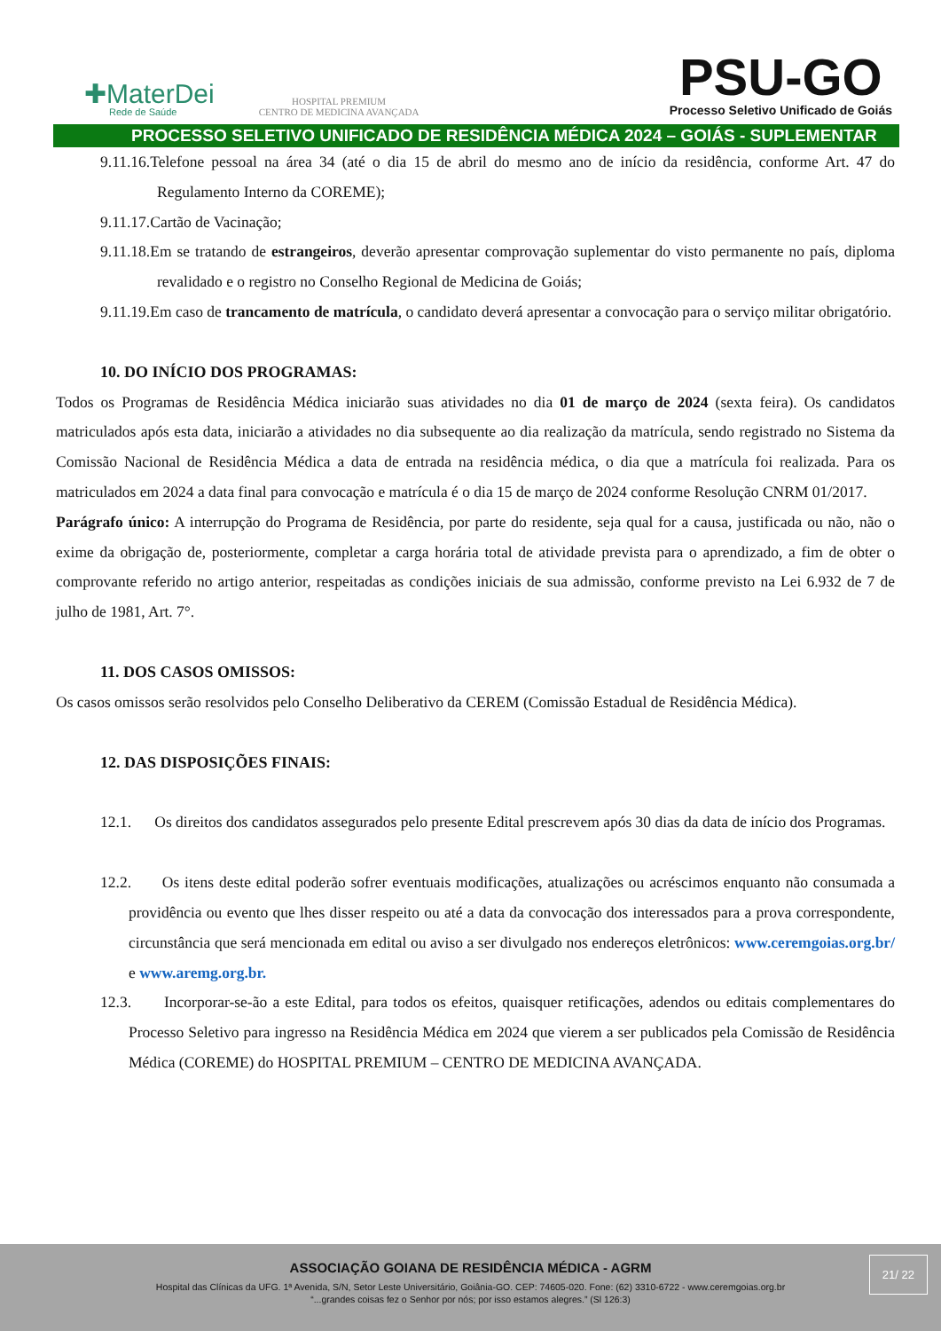✚MaterDei
Rede de Saúde
HOSPITAL PREMIUM
CENTRO DE MEDICINA AVANÇADA
PSU-GO
Processo Seletivo Unificado de Goiás
PROCESSO SELETIVO UNIFICADO DE RESIDÊNCIA MÉDICA 2024 – GOIÁS - SUPLEMENTAR
9.11.16.Telefone pessoal na área 34 (até o dia 15 de abril do mesmo ano de início da residência, conforme Art. 47 do Regulamento Interno da COREME);
9.11.17.Cartão de Vacinação;
9.11.18.Em se tratando de estrangeiros, deverão apresentar comprovação suplementar do visto permanente no país, diploma revalidado e o registro no Conselho Regional de Medicina de Goiás;
9.11.19.Em caso de trancamento de matrícula, o candidato deverá apresentar a convocação para o serviço militar obrigatório.
10. DO INÍCIO DOS PROGRAMAS:
Todos os Programas de Residência Médica iniciarão suas atividades no dia 01 de março de 2024 (sexta feira). Os candidatos matriculados após esta data, iniciarão a atividades no dia subsequente ao dia realização da matrícula, sendo registrado no Sistema da Comissão Nacional de Residência Médica a data de entrada na residência médica, o dia que a matrícula foi realizada. Para os matriculados em 2024 a data final para convocação e matrícula é o dia 15 de março de 2024 conforme Resolução CNRM 01/2017.
Parágrafo único: A interrupção do Programa de Residência, por parte do residente, seja qual for a causa, justificada ou não, não o exime da obrigação de, posteriormente, completar a carga horária total de atividade prevista para o aprendizado, a fim de obter o comprovante referido no artigo anterior, respeitadas as condições iniciais de sua admissão, conforme previsto na Lei 6.932 de 7 de julho de 1981, Art. 7°.
11. DOS CASOS OMISSOS:
Os casos omissos serão resolvidos pelo Conselho Deliberativo da CEREM (Comissão Estadual de Residência Médica).
12. DAS DISPOSIÇÕES FINAIS:
12.1. Os direitos dos candidatos assegurados pelo presente Edital prescrevem após 30 dias da data de início dos Programas.
12.2. Os itens deste edital poderão sofrer eventuais modificações, atualizações ou acréscimos enquanto não consumada a providência ou evento que lhes disser respeito ou até a data da convocação dos interessados para a prova correspondente, circunstância que será mencionada em edital ou aviso a ser divulgado nos endereços eletrônicos: www.ceremgoias.org.br/ e www.aremg.org.br.
12.3. Incorporar-se-ão a este Edital, para todos os efeitos, quaisquer retificações, adendos ou editais complementares do Processo Seletivo para ingresso na Residência Médica em 2024 que vierem a ser publicados pela Comissão de Residência Médica (COREME) do HOSPITAL PREMIUM – CENTRO DE MEDICINA AVANÇADA.
ASSOCIAÇÃO GOIANA DE RESIDÊNCIA MÉDICA - AGRM
Hospital das Clínicas da UFG. 1ª Avenida, S/N, Setor Leste Universitário, Goiânia-GO. CEP: 74605-020. Fone: (62) 3310-6722 - www.ceremgoias.org.br
“...grandes coisas fez o Senhor por nós; por isso estamos alegres.” (Sl 126:3)
21/ 22